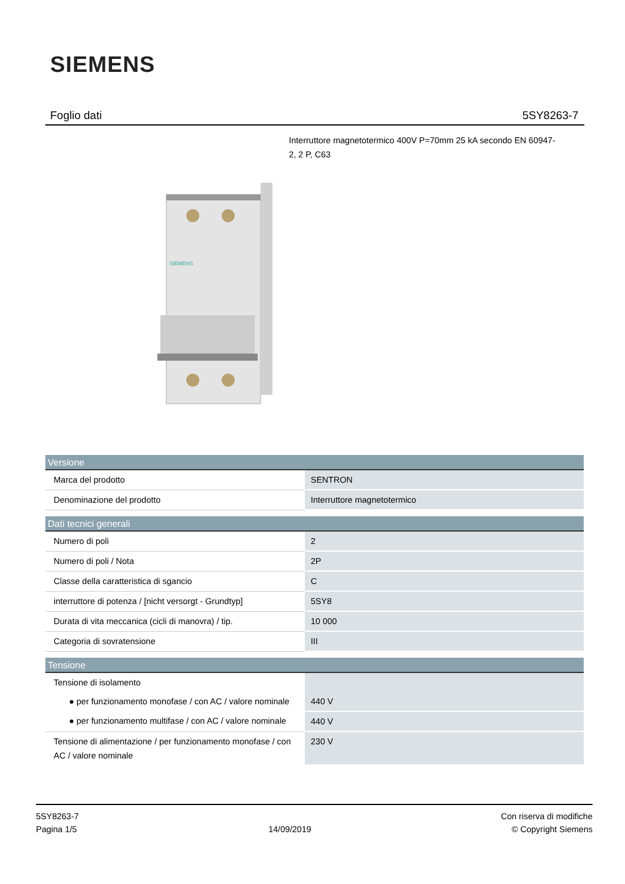SIEMENS
Foglio dati 5SY8263-7
Interruttore magnetotermico 400V P=70mm 25 kA secondo EN 60947-2, 2 P, C63
SIEMENS
| Versione | |
| --- | --- |
| Marca del prodotto | SENTRON |
| Denominazione del prodotto | Interruttore magnetotermico |
| Dati tecnici generali | |
| Numero di poli | 2 |
| Numero di poli / Nota | 2P |
| Classe della caratteristica di sgancio | C |
| interruttore di potenza / [nicht versorgt - Grundtyp] | 5SY8 |
| Durata di vita meccanica (cicli di manovra) / tip. | 10 000 |
| Categoria di sovratensione | III |
| Tensione | |
| Tensione di isolamento | |
| ● per funzionamento monofase / con AC / valore nominale | 440 V |
| ● per funzionamento multifase / con AC / valore nominale | 440 V |
| Tensione di alimentazione / per funzionamento monofase / con AC / valore nominale | 230 V |
5SY8263-7
Pagina 1/5
14/09/2019
Con riserva di modifiche
© Copyright Siemens